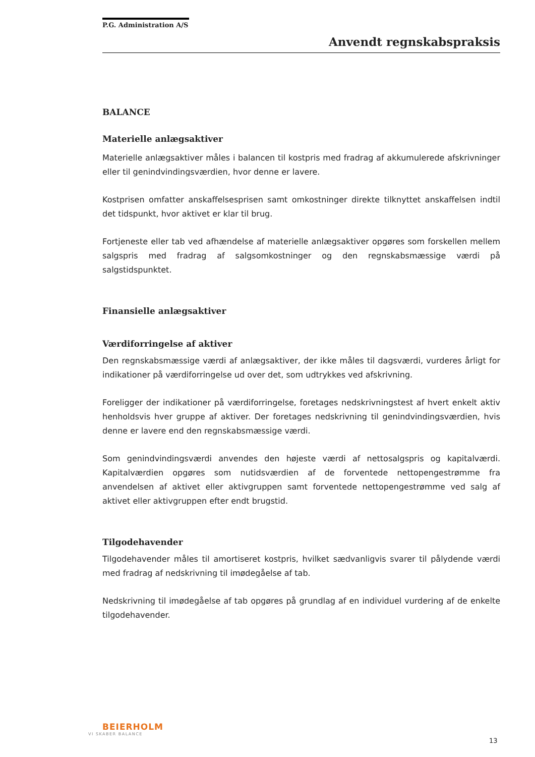P.G. Administration A/S
Anvendt regnskabspraksis
BALANCE
Materielle anlægsaktiver
Materielle anlægsaktiver måles i balancen til kostpris med fradrag af akkumulerede afskrivninger eller til genindvindingsværdien, hvor denne er lavere.
Kostprisen omfatter anskaffelsesprisen samt omkostninger direkte tilknyttet anskaffelsen indtil det tidspunkt, hvor aktivet er klar til brug.
Fortjeneste eller tab ved afhændelse af materielle anlægsaktiver opgøres som forskellen mellem salgspris med fradrag af salgsomkostninger og den regnskabsmæssige værdi på salgstidspunktet.
Finansielle anlægsaktiver
Værdiforringelse af aktiver
Den regnskabsmæssige værdi af anlægsaktiver, der ikke måles til dagsværdi, vurderes årligt for indikationer på værdiforringelse ud over det, som udtrykkes ved afskrivning.
Foreligger der indikationer på værdiforringelse, foretages nedskrivningstest af hvert enkelt aktiv henholdsvis hver gruppe af aktiver. Der foretages nedskrivning til genindvindingsværdien, hvis denne er lavere end den regnskabsmæssige værdi.
Som genindvindingsværdi anvendes den højeste værdi af nettosalgspris og kapitalværdi. Kapitalværdien opgøres som nutidsværdien af de forventede nettopengestrømme fra anvendelsen af aktivet eller aktivgruppen samt forventede nettopengestrømme ved salg af aktivet eller aktivgruppen efter endt brugstid.
Tilgodehavender
Tilgodehavender måles til amortiseret kostpris, hvilket sædvanligvis svarer til pålydende værdi med fradrag af nedskrivning til imødegåelse af tab.
Nedskrivning til imødegåelse af tab opgøres på grundlag af en individuel vurdering af de enkelte tilgodehavender.
BEIERHOLM
VI SKABER BALANCE
13